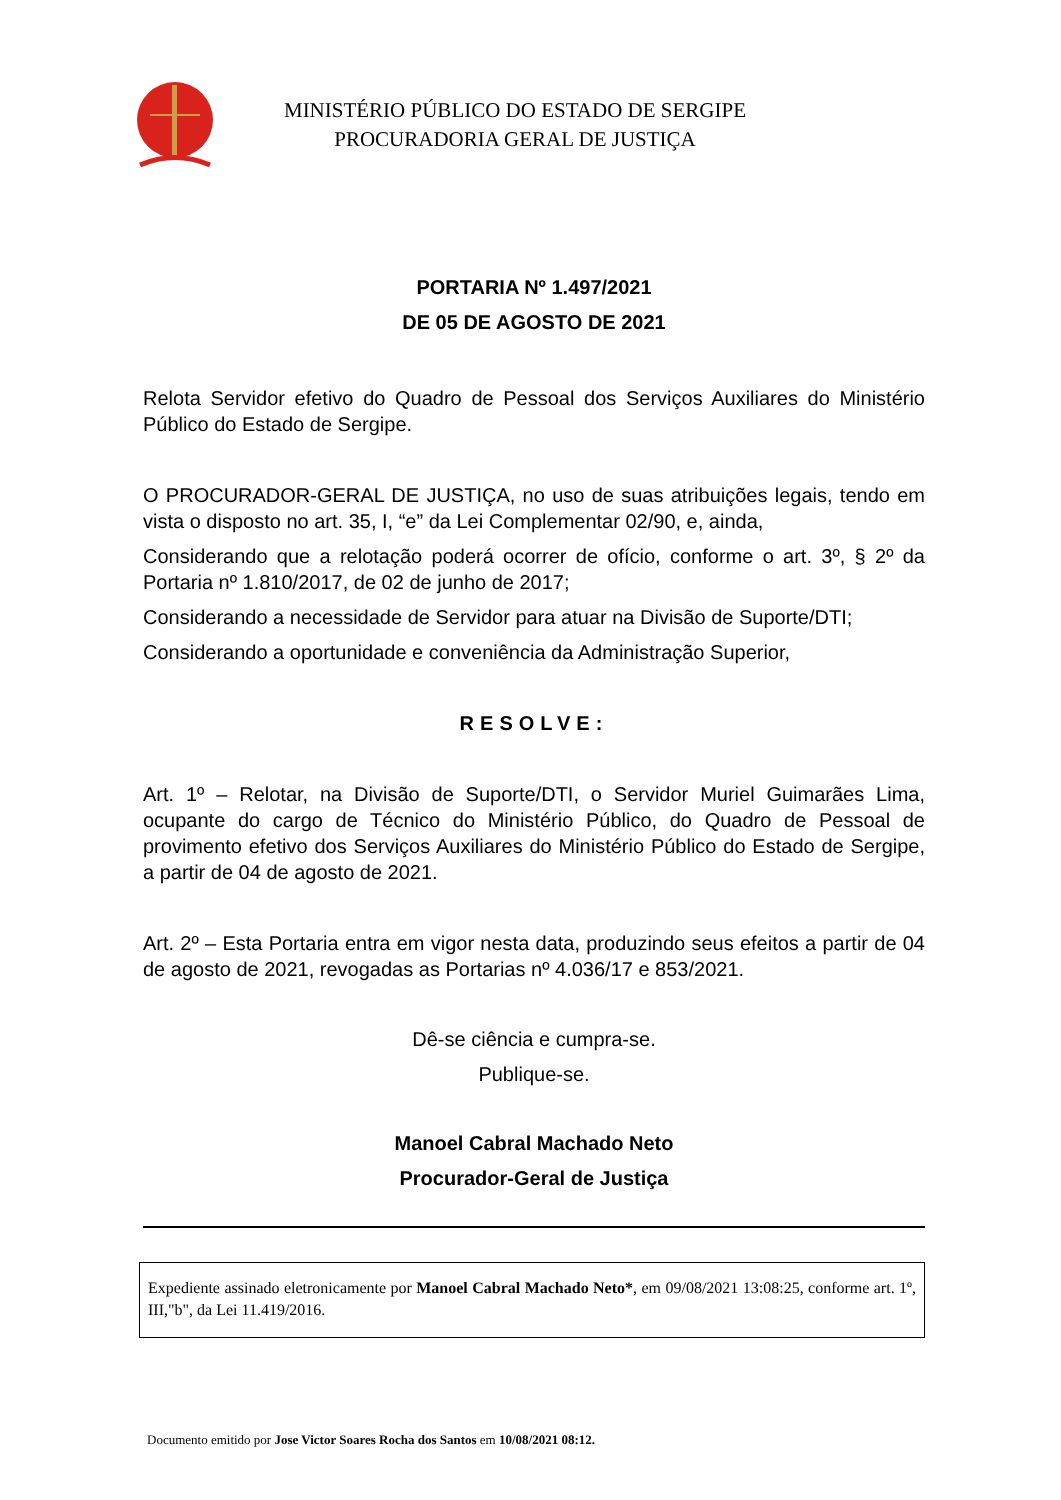MINISTÉRIO PÚBLICO DO ESTADO DE SERGIPE
PROCURADORIA GERAL DE JUSTIÇA
PORTARIA Nº 1.497/2021
DE 05 DE AGOSTO DE 2021
Relota Servidor efetivo do Quadro de Pessoal dos Serviços Auxiliares do Ministério Público do Estado de Sergipe.
O PROCURADOR-GERAL DE JUSTIÇA, no uso de suas atribuições legais, tendo em vista o disposto no art. 35, I, “e” da Lei Complementar 02/90, e, ainda,
Considerando que a relotação poderá ocorrer de ofício, conforme o art. 3º, § 2º da Portaria nº 1.810/2017, de 02 de junho de 2017;
Considerando a necessidade de Servidor para atuar na Divisão de Suporte/DTI;
Considerando a oportunidade e conveniência da Administração Superior,
RESOLVE:
Art. 1º – Relotar, na Divisão de Suporte/DTI, o Servidor Muriel Guimarães Lima, ocupante do cargo de Técnico do Ministério Público, do Quadro de Pessoal de provimento efetivo dos Serviços Auxiliares do Ministério Público do Estado de Sergipe, a partir de 04 de agosto de 2021.
Art. 2º – Esta Portaria entra em vigor nesta data, produzindo seus efeitos a partir de 04 de agosto de 2021, revogadas as Portarias nº 4.036/17 e 853/2021.
Dê-se ciência e cumpra-se.
Publique-se.
Manoel Cabral Machado Neto
Procurador-Geral de Justiça
Expediente assinado eletronicamente por Manoel Cabral Machado Neto*, em 09/08/2021 13:08:25, conforme art. 1º, III,"b", da Lei 11.419/2016.
Documento emitido por Jose Victor Soares Rocha dos Santos em 10/08/2021 08:12.